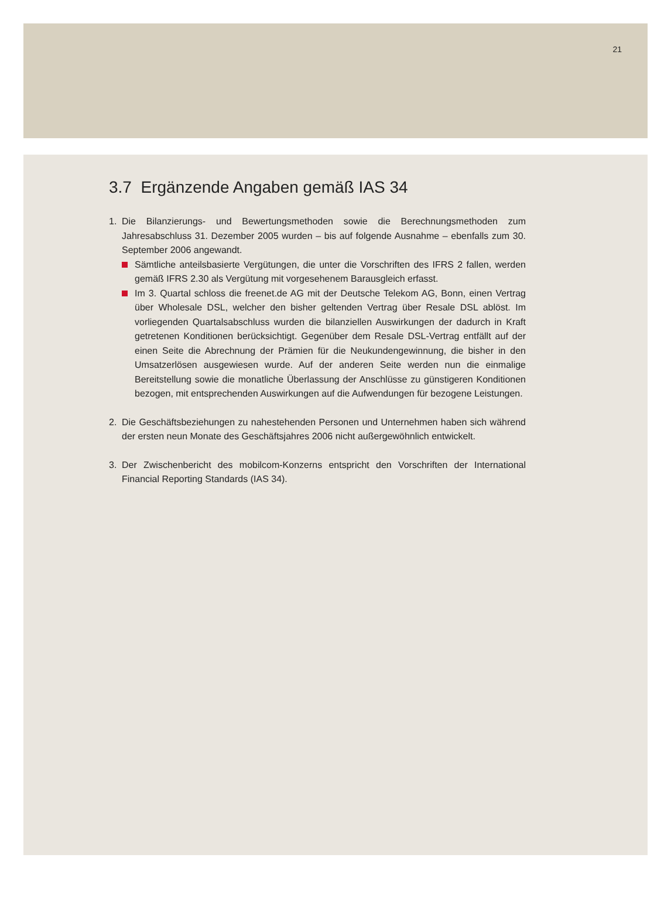21
3.7 Ergänzende Angaben gemäß IAS 34
1. Die Bilanzierungs- und Bewertungsmethoden sowie die Berechnungsmethoden zum Jahresabschluss 31. Dezember 2005 wurden – bis auf folgende Ausnahme – ebenfalls zum 30. September 2006 angewandt.
Sämtliche anteilsbasierte Vergütungen, die unter die Vorschriften des IFRS 2 fallen, werden gemäß IFRS 2.30 als Vergütung mit vorgesehenem Barausgleich erfasst.
Im 3. Quartal schloss die freenet.de AG mit der Deutsche Telekom AG, Bonn, einen Vertrag über Wholesale DSL, welcher den bisher geltenden Vertrag über Resale DSL ablöst. Im vorliegenden Quartalsabschluss wurden die bilanziellen Auswirkungen der dadurch in Kraft getretenen Konditionen berücksichtigt. Gegenüber dem Resale DSL-Vertrag entfällt auf der einen Seite die Abrechnung der Prämien für die Neukundengewinnung, die bisher in den Umsatzerlösen ausgewiesen wurde. Auf der anderen Seite werden nun die einmalige Bereitstellung sowie die monatliche Überlassung der Anschlüsse zu günstigeren Konditionen bezogen, mit entsprechenden Auswirkungen auf die Aufwendungen für bezogene Leistungen.
2. Die Geschäftsbeziehungen zu nahestehenden Personen und Unternehmen haben sich während der ersten neun Monate des Geschäftsjahres 2006 nicht außergewöhnlich entwickelt.
3. Der Zwischenbericht des mobilcom-Konzerns entspricht den Vorschriften der International Financial Reporting Standards (IAS 34).